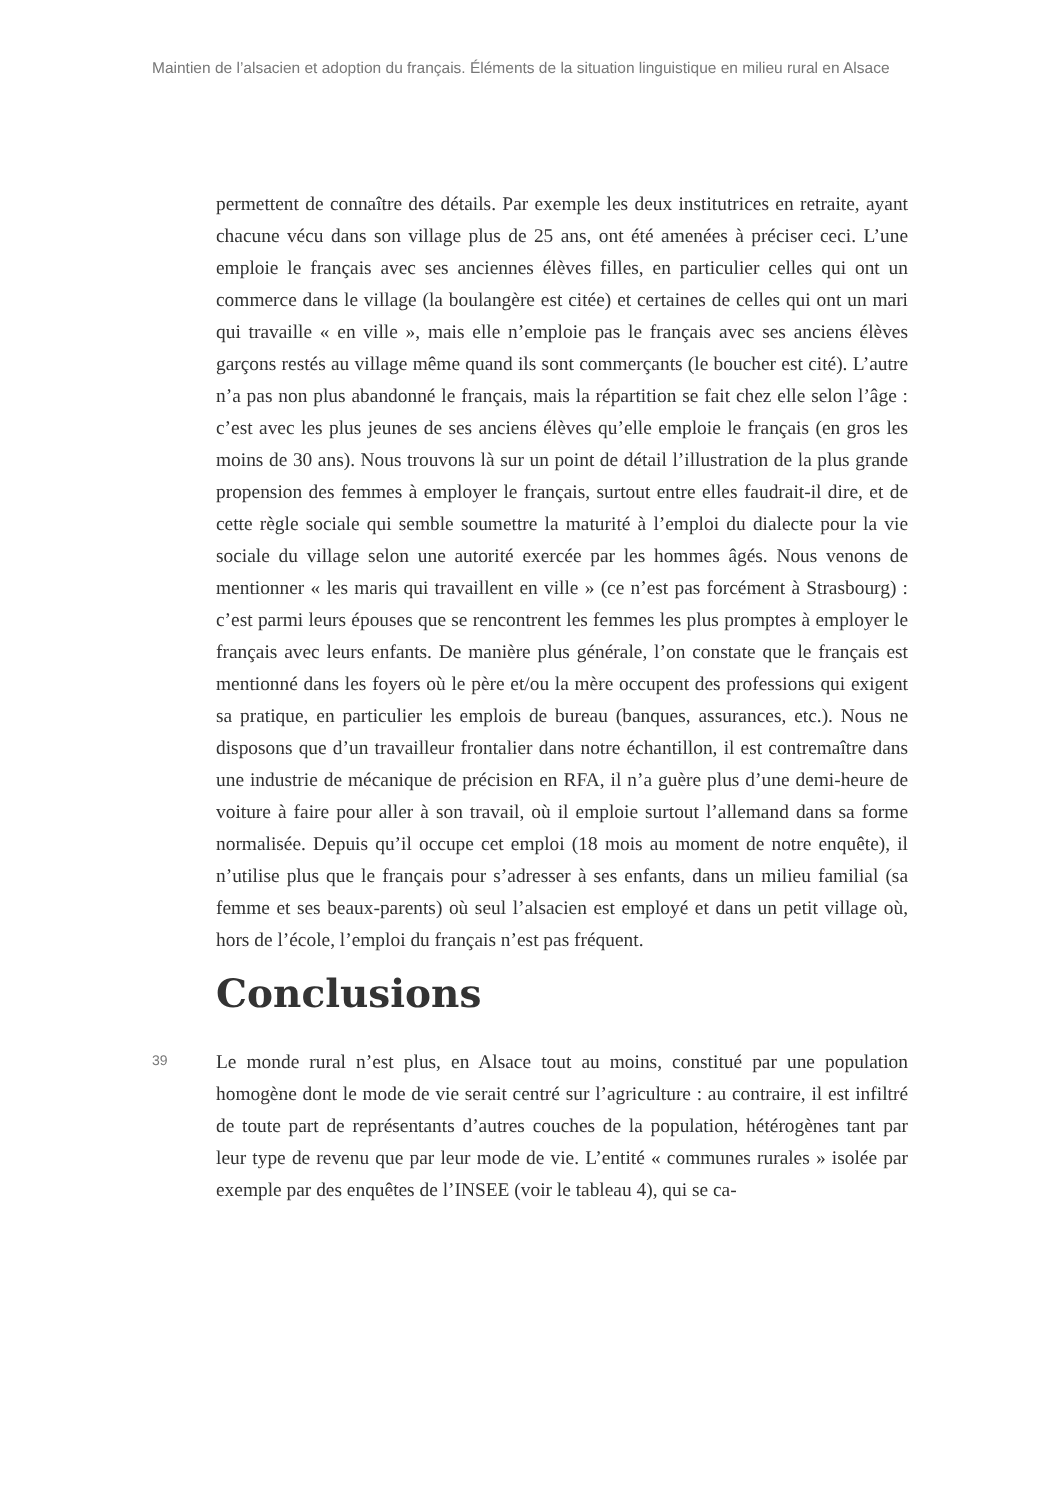Maintien de l’alsacien et adoption du français. Éléments de la situation linguistique en milieu rural en Alsace
permettent de connaître des détails. Par exemple les deux institutrices en retraite, ayant chacune vécu dans son village plus de 25 ans, ont été amenées à préciser ceci. L’une emploie le français avec ses anciennes élèves filles, en particulier celles qui ont un commerce dans le village (la boulangère est citée) et certaines de celles qui ont un mari qui travaille « en ville », mais elle n’emploie pas le français avec ses anciens élèves garçons restés au village même quand ils sont commerçants (le boucher est cité). L’autre n’a pas non plus abandonné le français, mais la répartition se fait chez elle selon l’âge : c’est avec les plus jeunes de ses anciens élèves qu’elle emploie le français (en gros les moins de 30 ans). Nous trouvons là sur un point de détail l’illustration de la plus grande propension des femmes à employer le français, surtout entre elles faudrait-il dire, et de cette règle sociale qui semble soumettre la maturité à l’emploi du dialecte pour la vie sociale du village selon une autorité exercée par les hommes âgés. Nous venons de mentionner « les maris qui travaillent en ville » (ce n’est pas forcément à Strasbourg) : c’est parmi leurs épouses que se rencontrent les femmes les plus promptes à employer le français avec leurs enfants. De manière plus générale, l’on constate que le français est mentionné dans les foyers où le père et/ou la mère occupent des professions qui exigent sa pratique, en particulier les emplois de bureau (banques, assurances, etc.). Nous ne disposons que d’un travailleur frontalier dans notre échantillon, il est contremaître dans une industrie de mécanique de précision en RFA, il n’a guère plus d’une demi-heure de voiture à faire pour aller à son travail, où il emploie surtout l’allemand dans sa forme normalisée. Depuis qu’il occupe cet emploi (18 mois au moment de notre enquête), il n’utilise plus que le français pour s’adresser à ses enfants, dans un milieu familial (sa femme et ses beaux-parents) où seul l’alsacien est employé et dans un petit village où, hors de l’école, l’emploi du français n’est pas fréquent.
Conclusions
39
Le monde rural n’est plus, en Alsace tout au moins, constitué par une population homogène dont le mode de vie serait centré sur l’agriculture : au contraire, il est infiltré de toute part de représentants d’autres couches de la population, hétérogènes tant par leur type de revenu que par leur mode de vie. L’entité « communes rurales » isolée par exemple par des enquêtes de l’INSEE (voir le tableau 4), qui se ca-